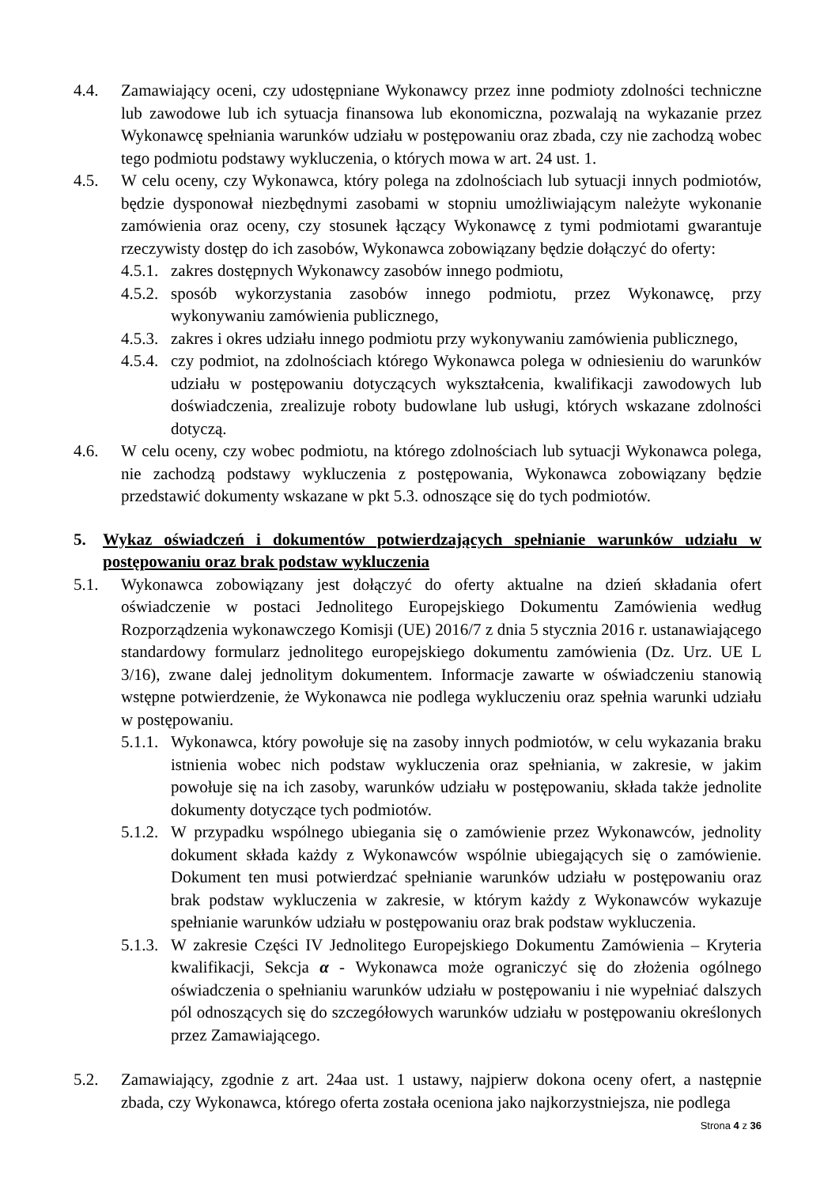4.4. Zamawiający oceni, czy udostępniane Wykonawcy przez inne podmioty zdolności techniczne lub zawodowe lub ich sytuacja finansowa lub ekonomiczna, pozwalają na wykazanie przez Wykonawcę spełniania warunków udziału w postępowaniu oraz zbada, czy nie zachodzą wobec tego podmiotu podstawy wykluczenia, o których mowa w art. 24 ust. 1.
4.5. W celu oceny, czy Wykonawca, który polega na zdolnościach lub sytuacji innych podmiotów, będzie dysponował niezbędnymi zasobami w stopniu umożliwiającym należyte wykonanie zamówienia oraz oceny, czy stosunek łączący Wykonawcę z tymi podmiotami gwarantuje rzeczywisty dostęp do ich zasobów, Wykonawca zobowiązany będzie dołączyć do oferty:
4.5.1.
zakres dostępnych Wykonawcy zasobów innego podmiotu,
4.5.2.
sposób wykorzystania zasobów innego podmiotu, przez Wykonawcę, przy wykonywaniu zamówienia publicznego,
4.5.3.
zakres i okres udziału innego podmiotu przy wykonywaniu zamówienia publicznego,
4.5.4.
czy podmiot, na zdolnościach którego Wykonawca polega w odniesieniu do warunków udziału w postępowaniu dotyczących wykształcenia, kwalifikacji zawodowych lub doświadczenia, zrealizuje roboty budowlane lub usługi, których wskazane zdolności dotyczą.
4.6. W celu oceny, czy wobec podmiotu, na którego zdolnościach lub sytuacji Wykonawca polega, nie zachodzą podstawy wykluczenia z postępowania, Wykonawca zobowiązany będzie przedstawić dokumenty wskazane w pkt 5.3. odnoszące się do tych podmiotów.
5. Wykaz oświadczeń i dokumentów potwierdzających spełnianie warunków udziału w postępowaniu oraz brak podstaw wykluczenia
5.1. Wykonawca zobowiązany jest dołączyć do oferty aktualne na dzień składania ofert oświadczenie w postaci Jednolitego Europejskiego Dokumentu Zamówienia według Rozporządzenia wykonawczego Komisji (UE) 2016/7 z dnia 5 stycznia 2016 r. ustanawiającego standardowy formularz jednolitego europejskiego dokumentu zamówienia (Dz. Urz. UE L 3/16), zwane dalej jednolitym dokumentem. Informacje zawarte w oświadczeniu stanowią wstępne potwierdzenie, że Wykonawca nie podlega wykluczeniu oraz spełnia warunki udziału w postępowaniu.
5.1.1.
Wykonawca, który powołuje się na zasoby innych podmiotów, w celu wykazania braku istnienia wobec nich podstaw wykluczenia oraz spełniania, w zakresie, w jakim powołuje się na ich zasoby, warunków udziału w postępowaniu, składa także jednolite dokumenty dotyczące tych podmiotów.
5.1.2.
W przypadku wspólnego ubiegania się o zamówienie przez Wykonawców, jednolity dokument składa każdy z Wykonawców wspólnie ubiegających się o zamówienie. Dokument ten musi potwierdzać spełnianie warunków udziału w postępowaniu oraz brak podstaw wykluczenia w zakresie, w którym każdy z Wykonawców wykazuje spełnianie warunków udziału w postępowaniu oraz brak podstaw wykluczenia.
5.1.3.
W zakresie Części IV Jednolitego Europejskiego Dokumentu Zamówienia – Kryteria kwalifikacji, Sekcja α - Wykonawca może ograniczyć się do złożenia ogólnego oświadczenia o spełnianiu warunków udziału w postępowaniu i nie wypełniać dalszych pól odnoszących się do szczegółowych warunków udziału w postępowaniu określonych przez Zamawiającego.
5.2. Zamawiający, zgodnie z art. 24aa ust. 1 ustawy, najpierw dokona oceny ofert, a następnie zbada, czy Wykonawca, którego oferta została oceniona jako najkorzystniejsza, nie podlega
Strona 4 z 36